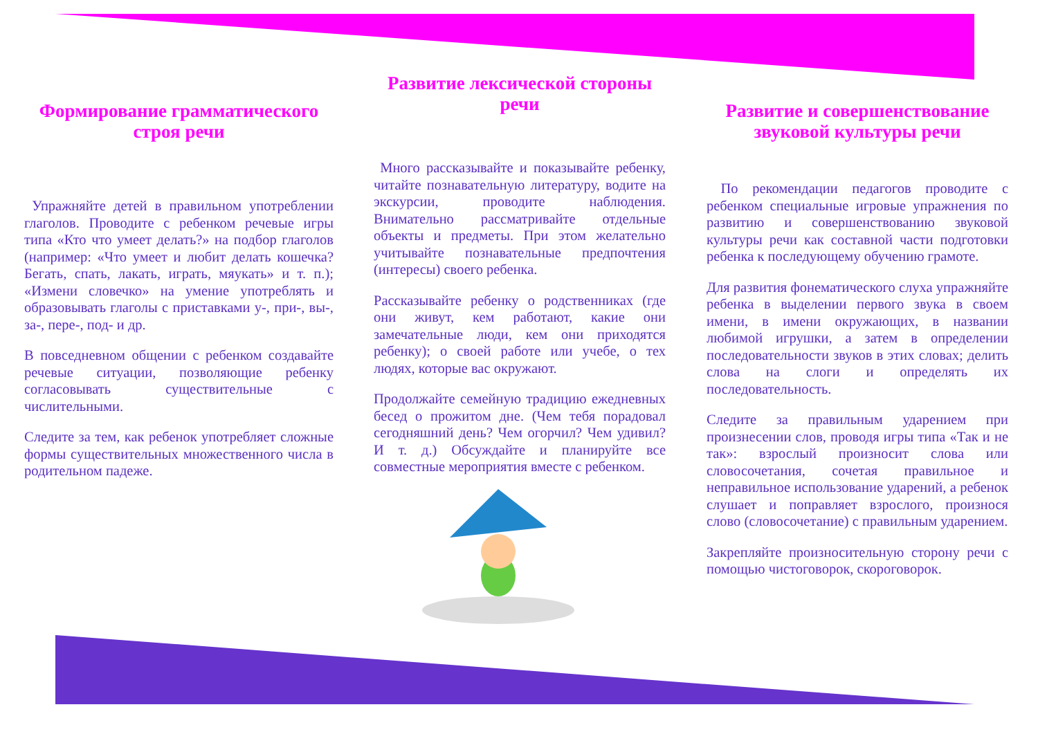Формирование грамматического строя речи
Упражняйте детей в правильном употреблении глаголов. Проводите с ребенком речевые игры типа «Кто что умеет делать?» на подбор глаголов (например: «Что умеет и любит делать кошечка? Бегать, спать, лакать, играть, мяукать» и т. п.); «Измени словечко» на умение употреблять и образовывать глаголы с приставками у-, при-, вы-, за-, пере-, под- и др.
В повседневном общении с ребенком создавайте речевые ситуации, позволяющие ребенку согласовывать существительные с числительными.
Следите за тем, как ребенок употребляет сложные формы существительных множественного числа в родительном падеже.
Развитие лексической стороны речи
Много рассказывайте и показывайте ребенку, читайте познавательную литературу, водите на экскурсии, проводите наблюдения. Внимательно рассматривайте отдельные объекты и предметы. При этом желательно учитывайте познавательные предпочтения (интересы) своего ребенка.
Рассказывайте ребенку о родственниках (где они живут, кем работают, какие они замечательные люди, кем они приходятся ребенку); о своей работе или учебе, о тех людях, которые вас окружают.
Продолжайте семейную традицию ежедневных бесед о прожитом дне. (Чем тебя порадовал сегодняшний день? Чем огорчил? Чем удивил? И т. д.) Обсуждайте и планируйте все совместные мероприятия вместе с ребенком.
Развитие и совершенствование звуковой культуры речи
По рекомендации педагогов проводите с ребенком специальные игровые упражнения по развитию и совершенствованию звуковой культуры речи как составной части подготовки ребенка к последующему обучению грамоте.
Для развития фонематического слуха упражняйте ребенка в выделении первого звука в своем имени, в имени окружающих, в названии любимой игрушки, а затем в определении последовательности звуков в этих словах; делить слова на слоги и определять их последовательность.
Следите за правильным ударением при произнесении слов, проводя игры типа «Так и не так»: взрослый произносит слова или словосочетания, сочетая правильное и неправильное использование ударений, а ребенок слушает и поправляет взрослого, произнося слово (словосочетание) с правильным ударением.
Закрепляйте произносительную сторону речи с помощью чистоговорок, скороговорок.